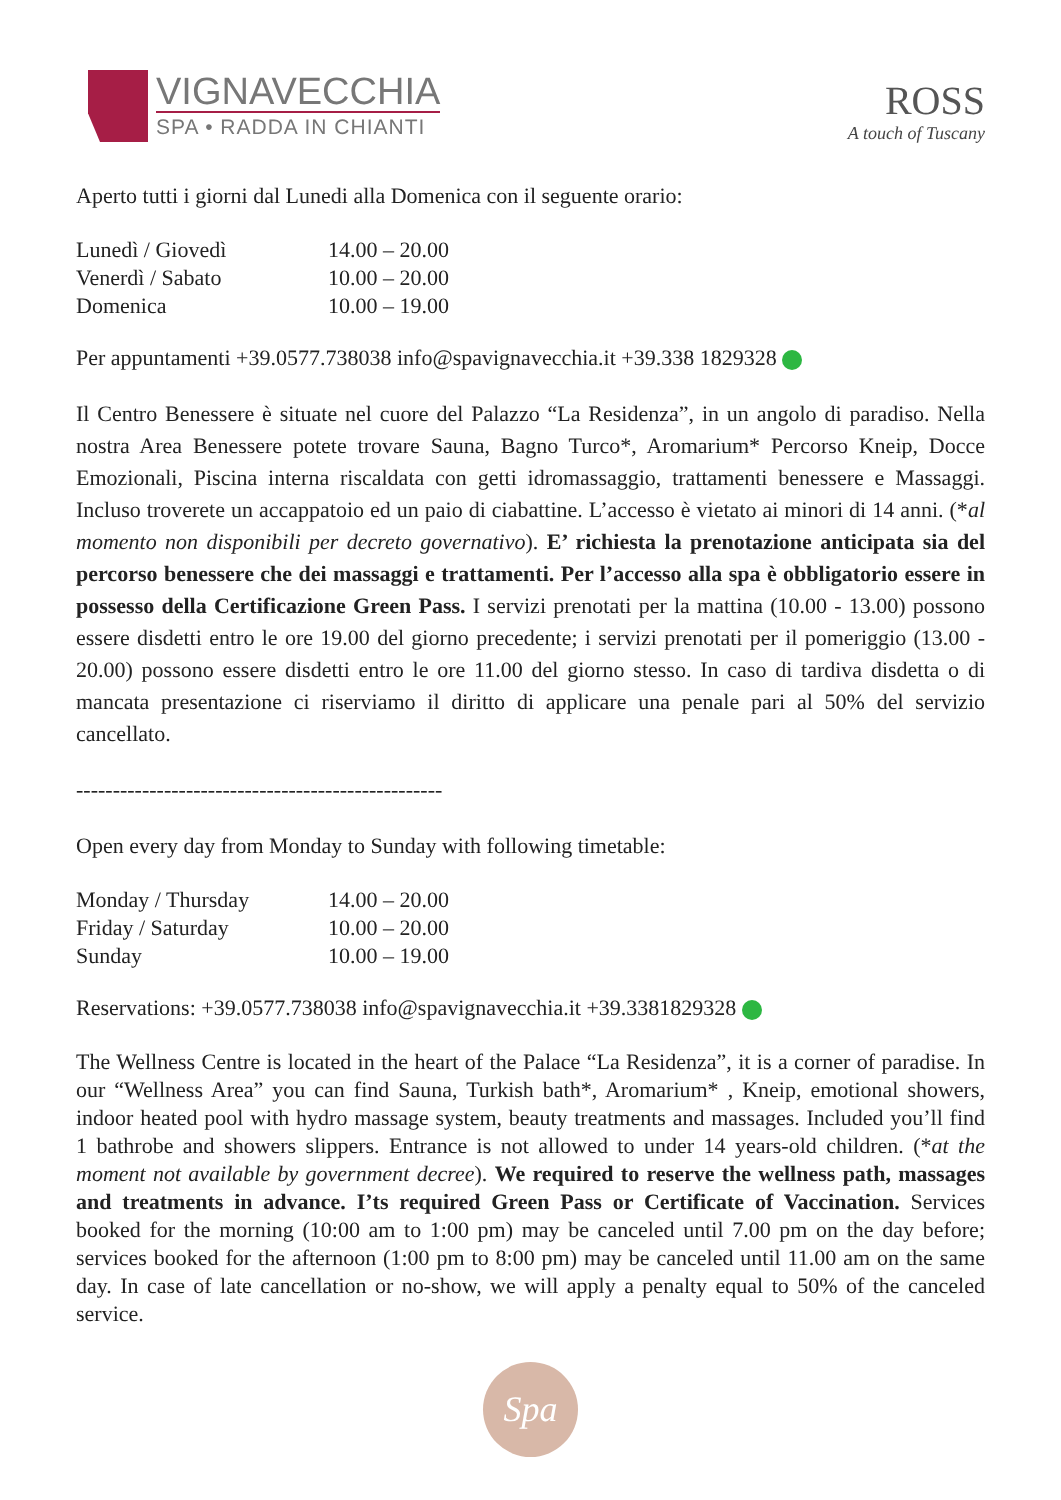VIGNAVECCHIA
SPA • RADDA IN CHIANTI
ROSS
A touch of Tuscany
Aperto tutti i giorni dal Lunedi alla Domenica con il seguente orario:
| Lunedì / Giovedì | 14.00 – 20.00 |
| Venerdì / Sabato | 10.00 – 20.00 |
| Domenica | 10.00 – 19.00 |
Per appuntamenti +39.0577.738038 info@spavignavecchia.it +39.338 1829328
Il Centro Benessere è situate nel cuore del Palazzo “La Residenza”, in un angolo di paradiso. Nella nostra Area Benessere potete trovare Sauna, Bagno Turco*, Aromarium* Percorso Kneip, Docce Emozionali, Piscina interna riscaldata con getti idromassaggio, trattamenti benessere e Massaggi. Incluso troverete un accappatoio ed un paio di ciabattine. L’accesso è vietato ai minori di 14 anni. (*al momento non disponibili per decreto governativo). E’ richiesta la prenotazione anticipata sia del percorso benessere che dei massaggi e trattamenti. Per l’accesso alla spa è obbligatorio essere in possesso della Certificazione Green Pass. I servizi prenotati per la mattina (10.00 - 13.00) possono essere disdetti entro le ore 19.00 del giorno precedente; i servizi prenotati per il pomeriggio (13.00 - 20.00) possono essere disdetti entro le ore 11.00 del giorno stesso. In caso di tardiva disdetta o di mancata presentazione ci riserviamo il diritto di applicare una penale pari al 50% del servizio cancellato.
--------------------------------------------------
Open every day from Monday to Sunday with following timetable:
| Monday / Thursday | 14.00 – 20.00 |
| Friday / Saturday | 10.00 – 20.00 |
| Sunday | 10.00 – 19.00 |
Reservations: +39.0577.738038 info@spavignavecchia.it +39.3381829328
The Wellness Centre is located in the heart of the Palace “La Residenza”, it is a corner of paradise. In our “Wellness Area” you can find Sauna, Turkish bath*, Aromarium* , Kneip, emotional showers, indoor heated pool with hydro massage system, beauty treatments and massages. Included you’ll find 1 bathrobe and showers slippers. Entrance is not allowed to under 14 years-old children. (*at the moment not available by government decree). We required to reserve the wellness path, massages and treatments in advance. I’ts required Green Pass or Certificate of Vaccination. Services booked for the morning (10:00 am to 1:00 pm) may be canceled until 7.00 pm on the day before; services booked for the afternoon (1:00 pm to 8:00 pm) may be canceled until 11.00 am on the same day. In case of late cancellation or no-show, we will apply a penalty equal to 50% of the canceled service.
Spa